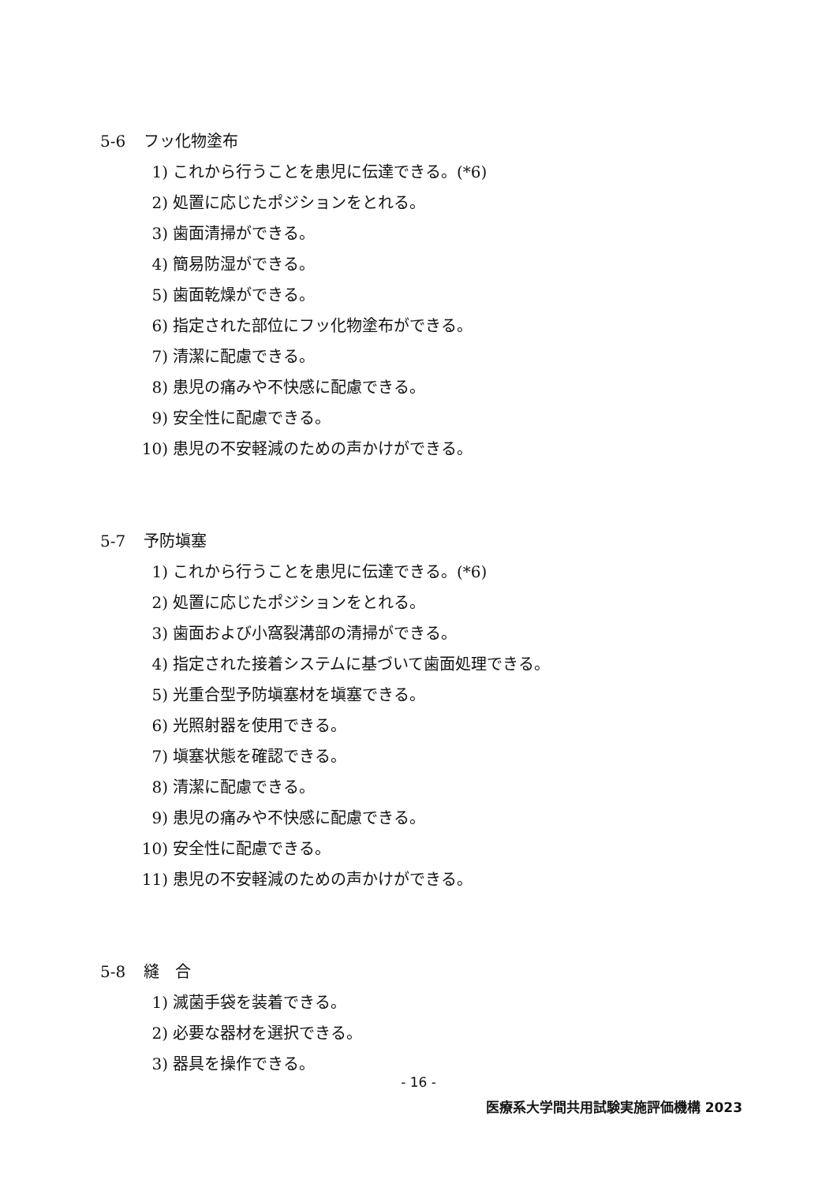5-6 フッ化物塗布
1) これから行うことを患児に伝達できる。(*6)
2) 処置に応じたポジションをとれる。
3) 歯面清掃ができる。
4) 簡易防湿ができる。
5) 歯面乾燥ができる。
6) 指定された部位にフッ化物塗布ができる。
7) 清潔に配慮できる。
8) 患児の痛みや不快感に配慮できる。
9) 安全性に配慮できる。
10) 患児の不安軽減のための声かけができる。
5-7 予防塡塞
1) これから行うことを患児に伝達できる。(*6)
2) 処置に応じたポジションをとれる。
3) 歯面および小窩裂溝部の清掃ができる。
4) 指定された接着システムに基づいて歯面処理できる。
5) 光重合型予防塡塞材を塡塞できる。
6) 光照射器を使用できる。
7) 塡塞状態を確認できる。
8) 清潔に配慮できる。
9) 患児の痛みや不快感に配慮できる。
10) 安全性に配慮できる。
11) 患児の不安軽減のための声かけができる。
5-8 縫　合
1) 滅菌手袋を装着できる。
2) 必要な器材を選択できる。
3) 器具を操作できる。
- 16 -
医療系大学間共用試験実施評価機構 2023